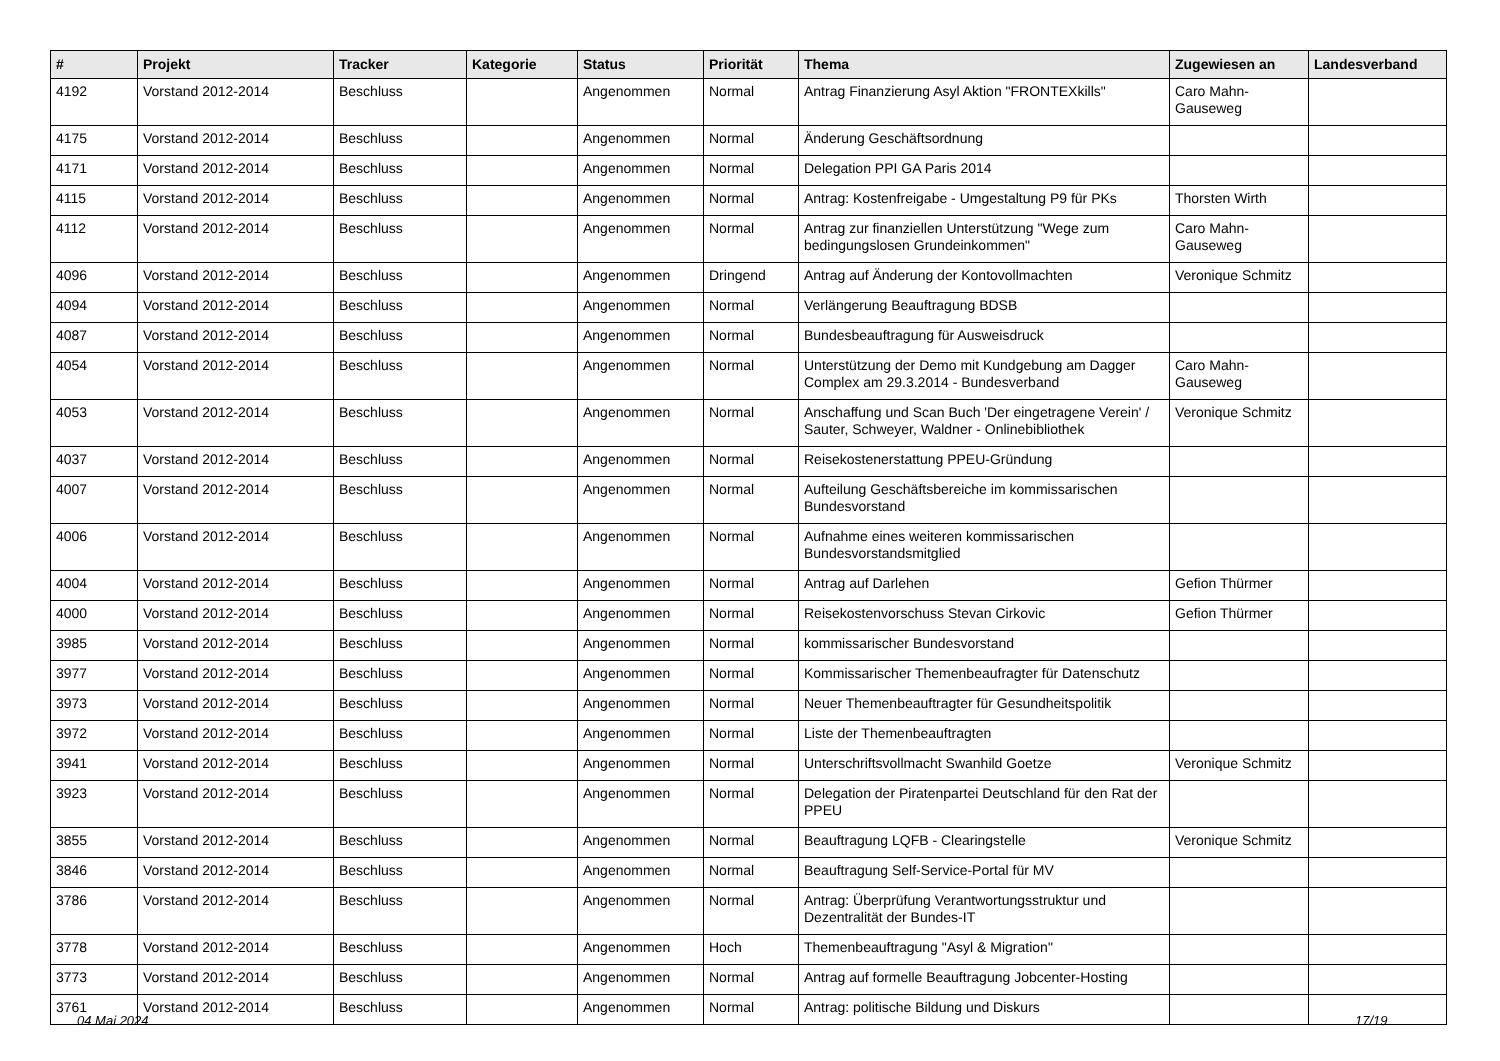| # | Projekt | Tracker | Kategorie | Status | Priorität | Thema | Zugewiesen an | Landesverband |
| --- | --- | --- | --- | --- | --- | --- | --- | --- |
| 4192 | Vorstand 2012-2014 | Beschluss | | Angenommen | Normal | Antrag Finanzierung Asyl Aktion "FRONTEXkills" | Caro Mahn-Gauseweg | |
| 4175 | Vorstand 2012-2014 | Beschluss | | Angenommen | Normal | Änderung Geschäftsordnung | | |
| 4171 | Vorstand 2012-2014 | Beschluss | | Angenommen | Normal | Delegation PPI GA Paris 2014 | | |
| 4115 | Vorstand 2012-2014 | Beschluss | | Angenommen | Normal | Antrag: Kostenfreigabe - Umgestaltung P9 für PKs | Thorsten Wirth | |
| 4112 | Vorstand 2012-2014 | Beschluss | | Angenommen | Normal | Antrag zur finanziellen Unterstützung "Wege zum bedingungslosen Grundeinkommen" | Caro Mahn-Gauseweg | |
| 4096 | Vorstand 2012-2014 | Beschluss | | Angenommen | Dringend | Antrag auf Änderung der Kontovollmachten | Veronique Schmitz | |
| 4094 | Vorstand 2012-2014 | Beschluss | | Angenommen | Normal | Verlängerung Beauftragung BDSB | | |
| 4087 | Vorstand 2012-2014 | Beschluss | | Angenommen | Normal | Bundesbeauftragung für Ausweisdruck | | |
| 4054 | Vorstand 2012-2014 | Beschluss | | Angenommen | Normal | Unterstützung der Demo mit Kundgebung am Dagger Complex am 29.3.2014 - Bundesverband | Caro Mahn-Gauseweg | |
| 4053 | Vorstand 2012-2014 | Beschluss | | Angenommen | Normal | Anschaffung und Scan Buch 'Der eingetragene Verein' / Sauter, Schweyer, Waldner - Onlinebibliothek | Veronique Schmitz | |
| 4037 | Vorstand 2012-2014 | Beschluss | | Angenommen | Normal | Reisekostenerstattung PPEU-Gründung | | |
| 4007 | Vorstand 2012-2014 | Beschluss | | Angenommen | Normal | Aufteilung Geschäftsbereiche im kommissarischen Bundesvorstand | | |
| 4006 | Vorstand 2012-2014 | Beschluss | | Angenommen | Normal | Aufnahme eines weiteren kommissarischen Bundesvorstandsmitglied | | |
| 4004 | Vorstand 2012-2014 | Beschluss | | Angenommen | Normal | Antrag auf Darlehen | Gefion Thürmer | |
| 4000 | Vorstand 2012-2014 | Beschluss | | Angenommen | Normal | Reisekostenvorschuss Stevan Cirkovic | Gefion Thürmer | |
| 3985 | Vorstand 2012-2014 | Beschluss | | Angenommen | Normal | kommissarischer Bundesvorstand | | |
| 3977 | Vorstand 2012-2014 | Beschluss | | Angenommen | Normal | Kommissarischer Themenbeaufragter für Datenschutz | | |
| 3973 | Vorstand 2012-2014 | Beschluss | | Angenommen | Normal | Neuer Themenbeauftragter für Gesundheitspolitik | | |
| 3972 | Vorstand 2012-2014 | Beschluss | | Angenommen | Normal | Liste der Themenbeauftragten | | |
| 3941 | Vorstand 2012-2014 | Beschluss | | Angenommen | Normal | Unterschriftsvollmacht Swanhild Goetze | Veronique Schmitz | |
| 3923 | Vorstand 2012-2014 | Beschluss | | Angenommen | Normal | Delegation der Piratenpartei Deutschland für den Rat der PPEU | | |
| 3855 | Vorstand 2012-2014 | Beschluss | | Angenommen | Normal | Beauftragung LQFB - Clearingstelle | Veronique Schmitz | |
| 3846 | Vorstand 2012-2014 | Beschluss | | Angenommen | Normal | Beauftragung Self-Service-Portal für MV | | |
| 3786 | Vorstand 2012-2014 | Beschluss | | Angenommen | Normal | Antrag: Überprüfung Verantwortungsstruktur und Dezentralität der Bundes-IT | | |
| 3778 | Vorstand 2012-2014 | Beschluss | | Angenommen | Hoch | Themenbeauftragung "Asyl & Migration" | | |
| 3773 | Vorstand 2012-2014 | Beschluss | | Angenommen | Normal | Antrag auf formelle Beauftragung Jobcenter-Hosting | | |
| 3761 | Vorstand 2012-2014 | Beschluss | | Angenommen | Normal | Antrag: politische Bildung und Diskurs | | |
04 Mai 2024 17/19